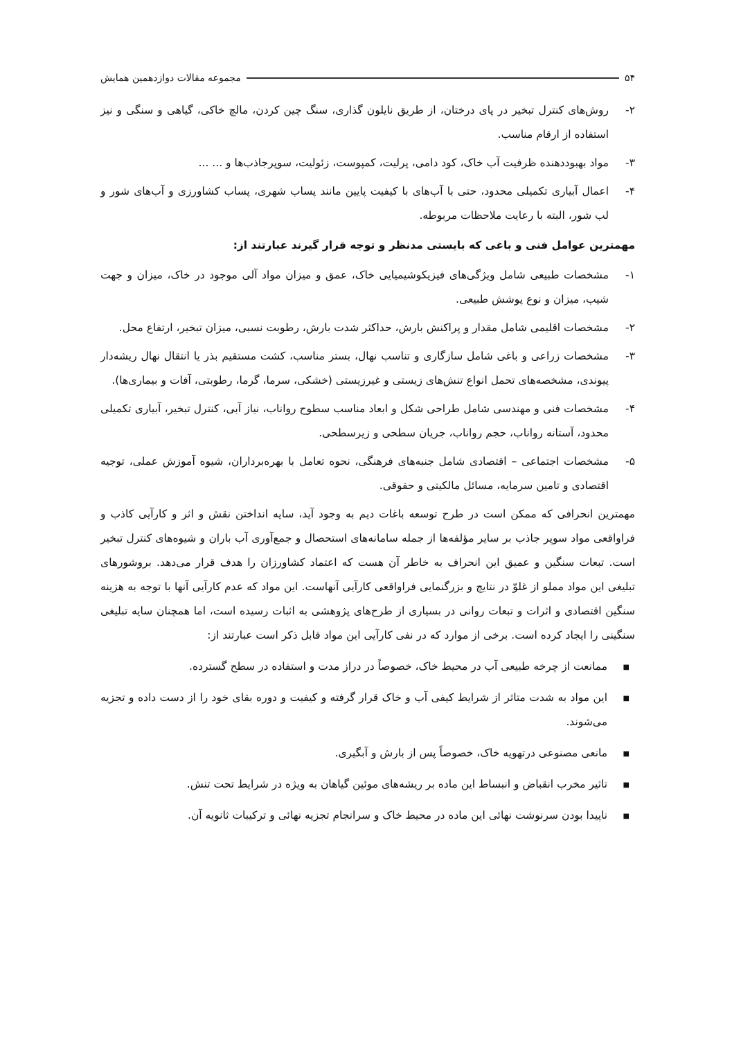۵۴ مجموعه مقالات دوازدهمین همایش
۲- روش‌های کنترل تبخیر در پای درختان، از طریق نایلون گذاری، سنگ چین کردن، مالچ خاکی، گیاهی و سنگی و نیز استفاده از ارقام مناسب.
۳- مواد بهبوددهنده ظرفیت آب خاک، کود دامی، پرلیت، کمپوست، زئولیت، سوپرجاذب‌ها و ... ...
۴- اعمال آبیاری تکمیلی محدود، حتی با آب‌های با کیفیت پایین مانند پساب شهری، پساب کشاورزی و آب‌های شور و لب شور، البته با رعایت ملاحظات مربوطه.
مهمترین عوامل فنی و باغی که بایستی مدنظر و توجه قرار گیرند عبارتند از:
۱- مشخصات طبیعی شامل ویژگی‌های فیزیکوشیمیایی خاک، عمق و میزان مواد آلی موجود در خاک، میزان و جهت شیب، میزان و نوع پوشش طبیعی.
۲- مشخصات اقلیمی شامل مقدار و پراکنش بارش، حداکثر شدت بارش، رطوبت نسبی، میزان تبخیر، ارتفاع محل.
۳- مشخصات زراعی و باغی شامل سازگاری و تناسب نهال، بستر مناسب، کشت مستقیم بذر یا انتقال نهال ریشه‌دار پیوندی، مشخصه‌های تحمل انواع تنش‌های زیستی و غیرزیستی (خشکی، سرما، گرما، رطوبتی، آفات و بیماری‌ها).
۴- مشخصات فنی و مهندسی شامل طراحی شکل و ابعاد مناسب سطوح رواناب، نیاز آبی، کنترل تبخیر، آبیاری تکمیلی محدود، آستانه رواناب، حجم رواناب، جریان سطحی و زیرسطحی.
۵- مشخصات اجتماعی – اقتصادی شامل جنبه‌های فرهنگی، نحوه تعامل با بهره‌برداران، شیوه آموزش عملی، توجیه اقتصادی و تامین سرمایه، مسائل مالکیتی و حقوقی.
مهمترین انحرافی که ممکن است در طرح توسعه باغات دیم به وجود آید، سایه انداختن نقش و اثر و کارآیی کاذب و فراواقعی مواد سوپر جاذب بر سایر مؤلفه‌ها از جمله سامانه‌های استحصال و جمع‌آوری آب باران و شیوه‌های کنترل تبخیر است. تبعات سنگین و عمیق این انحراف به خاطر آن هست که اعتماد کشاورزان را هدف قرار می‌دهد. بروشورهای تبلیغی این مواد مملو از غلوّ در نتایج و بزرگنمایی فراواقعی کارآیی آنهاست. این مواد که عدم کارآیی آنها با توجه به هزینه سنگین اقتصادی و اثرات و تبعات روانی در بسیاری از طرح‌های پژوهشی به اثبات رسیده است، اما همچنان سایه تبلیغی سنگینی را ایجاد کرده است. برخی از موارد که در نفی کارآیی این مواد قابل ذکر است عبارتند از:
■ ممانعت از چرخه طبیعی آب در محیط خاک، خصوصاً در دراز مدت و استفاده در سطح گسترده.
■ این مواد به شدت متاثر از شرایط کیفی آب و خاک قرار گرفته و کیفیت و دوره بقای خود را از دست داده و تجزیه می‌شوند.
■ مانعی مصنوعی درتهویه خاک، خصوصاً پس از بارش و آبگیری.
■ تاثیر مخرب انقباض و انبساط این ماده بر ریشه‌های موئین گیاهان به ویژه در شرایط تحت تنش.
■ ناپیدا بودن سرنوشت نهائی این ماده در محیط خاک و سرانجام تجزیه نهائی و ترکیبات ثانویه آن.